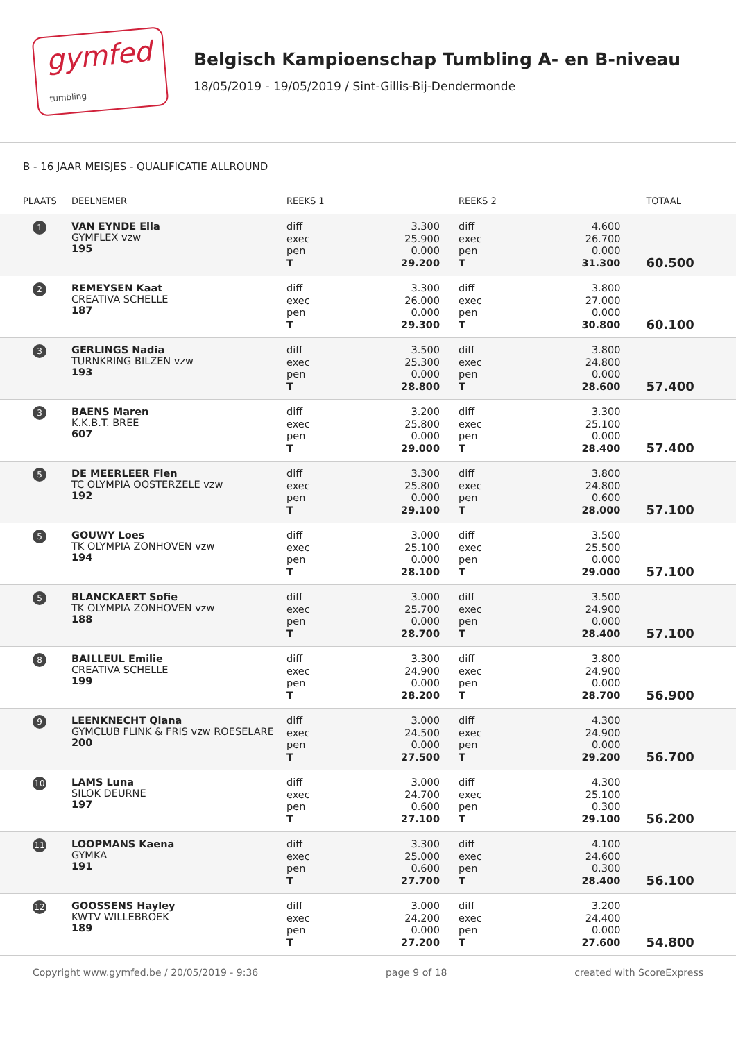gymfed
tumbling
Belgisch Kampioenschap Tumbling A- en B-niveau
18/05/2019 - 19/05/2019 / Sint-Gillis-Bij-Dendermonde
B - 16 JAAR MEISJES - QUALIFICATIE ALLROUND
| PLAATS | DEELNEMER | REEKS 1 | | REEKS 2 | | TOTAAL |
| --- | --- | --- | --- | --- | --- | --- |
| 1 | VAN EYNDE Ella GYMFLEX vzw 195 | diff exec pen T | 3.300 25.900 0.000 29.200 | diff exec pen T | 4.600 26.700 0.000 31.300 | 60.500 |
| 2 | REMEYSEN Kaat CREATIVA SCHELLE 187 | diff exec pen T | 3.300 26.000 0.000 29.300 | diff exec pen T | 3.800 27.000 0.000 30.800 | 60.100 |
| 3 | GERLINGS Nadia TURNKRING BILZEN vzw 193 | diff exec pen T | 3.500 25.300 0.000 28.800 | diff exec pen T | 3.800 24.800 0.000 28.600 | 57.400 |
| 3 | BAENS Maren K.K.B.T. BREE 607 | diff exec pen T | 3.200 25.800 0.000 29.000 | diff exec pen T | 3.300 25.100 0.000 28.400 | 57.400 |
| 5 | DE MEERLEER Fien TC OLYMPIA OOSTERZELE vzw 192 | diff exec pen T | 3.300 25.800 0.000 29.100 | diff exec pen T | 3.800 24.800 0.600 28.000 | 57.100 |
| 5 | GOUWY Loes TK OLYMPIA ZONHOVEN vzw 194 | diff exec pen T | 3.000 25.100 0.000 28.100 | diff exec pen T | 3.500 25.500 0.000 29.000 | 57.100 |
| 5 | BLANCKAERT Sofie TK OLYMPIA ZONHOVEN vzw 188 | diff exec pen T | 3.000 25.700 0.000 28.700 | diff exec pen T | 3.500 24.900 0.000 28.400 | 57.100 |
| 8 | BAILLEUL Emilie CREATIVA SCHELLE 199 | diff exec pen T | 3.300 24.900 0.000 28.200 | diff exec pen T | 3.800 24.900 0.000 28.700 | 56.900 |
| 9 | LEENKNECHT Qiana GYMCLUB FLINK & FRIS vzw ROESELARE 200 | diff exec pen T | 3.000 24.500 0.000 27.500 | diff exec pen T | 4.300 24.900 0.000 29.200 | 56.700 |
| 10 | LAMS Luna SILOK DEURNE 197 | diff exec pen T | 3.000 24.700 0.600 27.100 | diff exec pen T | 4.300 25.100 0.300 29.100 | 56.200 |
| 11 | LOOPMANS Kaena GYMKA 191 | diff exec pen T | 3.300 25.000 0.600 27.700 | diff exec pen T | 4.100 24.600 0.300 28.400 | 56.100 |
| 12 | GOOSSENS Hayley KWTV WILLEBROEK 189 | diff exec pen T | 3.000 24.200 0.000 27.200 | diff exec pen T | 3.200 24.400 0.000 27.600 | 54.800 |
Copyright www.gymfed.be / 20/05/2019 - 9:36 page 9 of 18 created with ScoreExpress